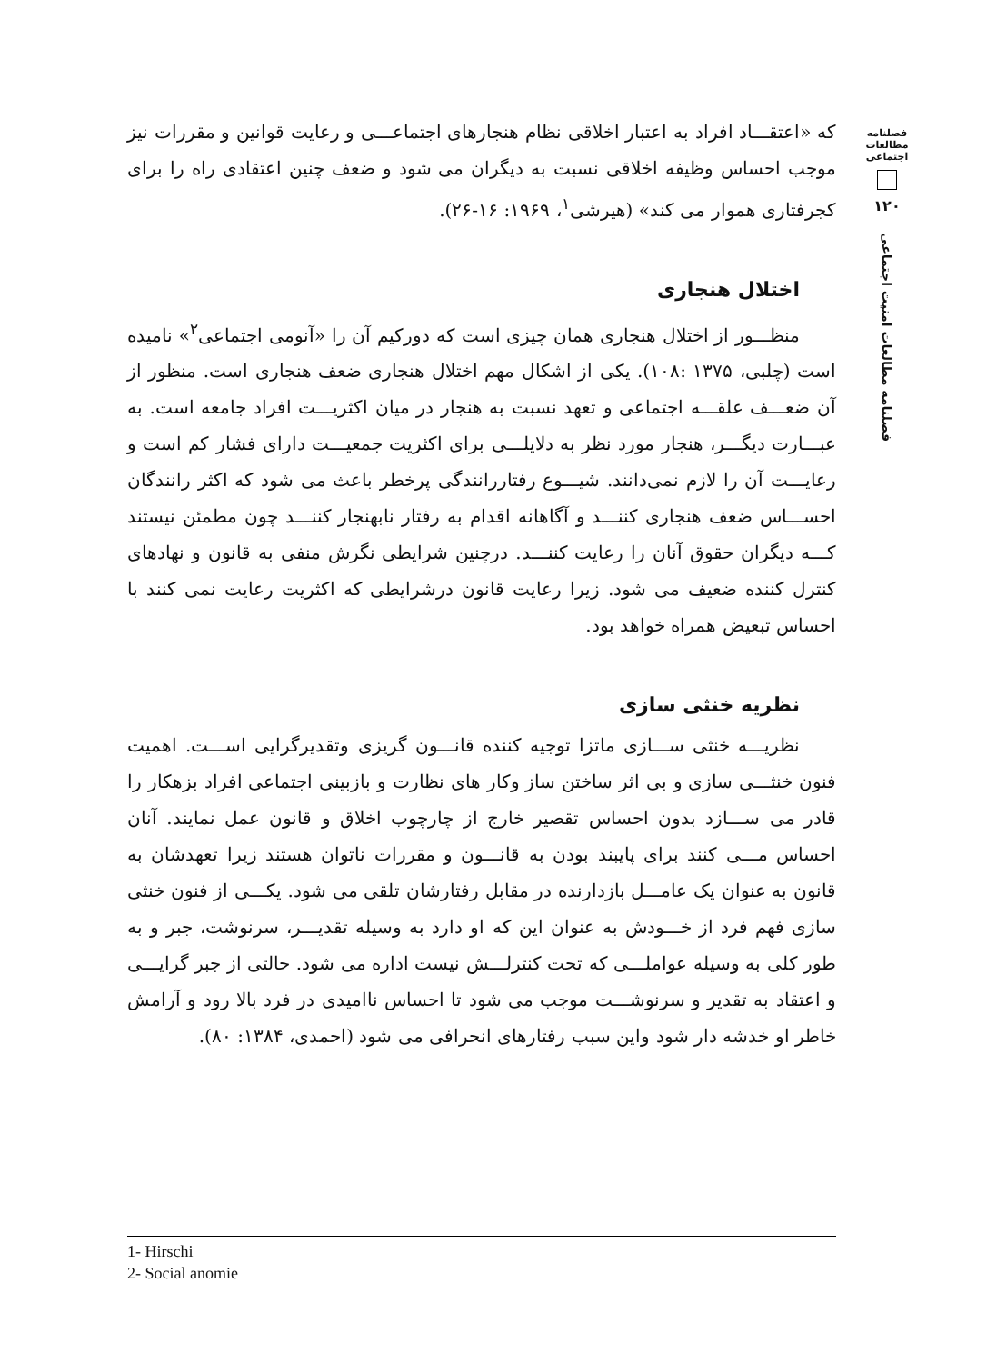که «اعتقـــاد افراد به اعتبار اخلاقی نظام هنجارهای اجتماعـــی و رعایت قوانین و مقررات نیز موجب احساس وظیفه اخلاقی نسبت به دیگران می شود و ضعف چنین اعتقادی راه را برای کجرفتاری هموار می کند» (هیرشی<sup>۱</sup>، ۱۹۶۹: ۱۶-۲۶).
اختلال هنجاری
منظـــور از اختلال هنجاری همان چیزی است که دورکیم آن را «آنومی اجتماعی<sup>۲</sup>» نامیده است (چلبی، ۱۳۷۵ :۱۰۸). یکی از اشکال مهم اختلال هنجاری ضعف هنجاری است. منظور از آن ضعـــف علقـــه اجتماعی و تعهد نسبت به هنجار در میان اکثریـــت افراد جامعه است. به عبـــارت دیگـــر، هنجار مورد نظر به دلایلـــی برای اکثریت جمعیـــت دارای فشار کم است و رعایـــت آن را لازم نمی‌دانند. شیـــوع رفتاررانندگی پرخطر باعث می شود که اکثر رانندگان احســـاس ضعف هنجاری کننـــد و آگاهانه اقدام به رفتار نابهنجار کننـــد چون مطمئن نیستند کـــه دیگران حقوق آنان را رعایت کننـــد. درچنین شرایطی نگرش منفی به قانون و نهادهای کنترل کننده ضعیف می شود. زیرا رعایت قانون درشرایطی که اکثریت رعایت نمی کنند با احساس تبعیض همراه خواهد بود.
نظریه خنثی سازی
نظریـــه خنثی ســـازی ماتزا توجیه کننده قانـــون گریزی وتقدیرگرایی اســـت. اهمیت فنون خنثـــی سازی و بی اثر ساختن ساز وکار های نظارت و بازبینی اجتماعی افراد بزهکار را قادر می ســـازد بدون احساس تقصیر خارج از چارچوب اخلاق و قانون عمل نمایند. آنان احساس مـــی کنند برای پایبند بودن به قانـــون و مقررات ناتوان هستند زیرا تعهدشان به قانون به عنوان یک عامـــل بازدارنده در مقابل رفتارشان تلقی می شود. یکـــی از فنون خنثی سازی فهم فرد از خـــودش به عنوان این که او دارد به وسیله تقدیـــر، سرنوشت، جبر و به طور کلی به وسیله عواملـــی که تحت کنترلـــش نیست اداره می شود. حالتی از جبر گرایـــی و اعتقاد به تقدیر و سرنوشـــت موجب می شود تا احساس ناامیدی در فرد بالا رود و آرامش خاطر او خدشه دار شود واین سبب رفتارهای انحرافی می شود (احمدی، ۱۳۸۴: ۸۰).
فصلنامه مطالعات اجتماعی
۱۲۰
فصلنامه مطالعات امنیت اجتماعی
1- Hirschi
2- Social anomie